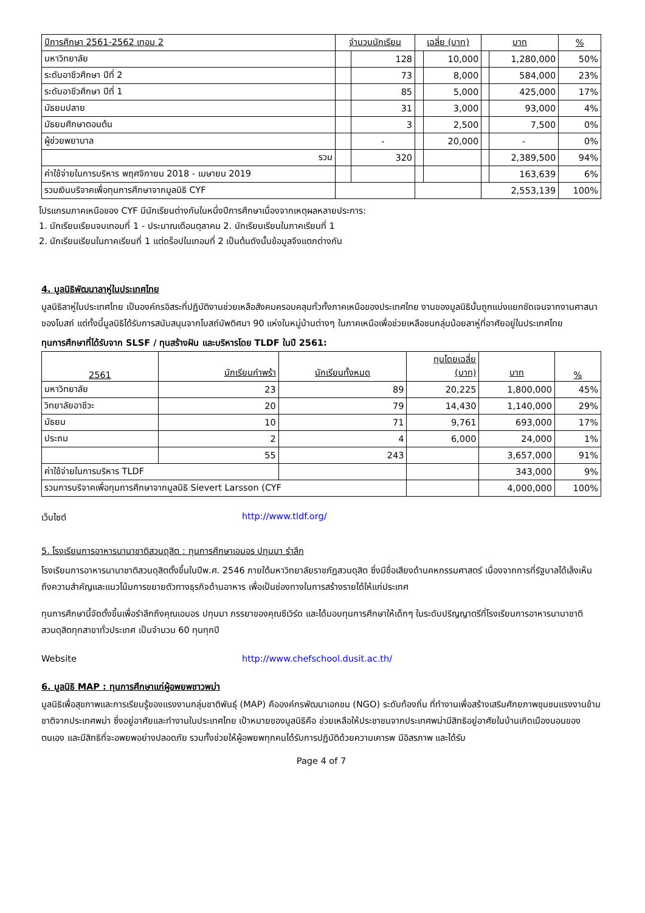| ปีการศึกษา 2561-2562 เทอม 2 | จำนวนนักเรียน | | เฉลี่ย (บาท) | | บาท | | % |
| --- | --- | --- | --- | --- | --- | --- | --- |
| มหาวิทยาลัย | | 128 | | 10,000 | | 1,280,000 | 50% |
| ระดับอาชีวศึกษา ปีที่ 2 | | 73 | | 8,000 | | 584,000 | 23% |
| ระดับอาชีวศึกษา ปีที่ 1 | | 85 | | 5,000 | | 425,000 | 17% |
| มัธยมปลาย | | 31 | | 3,000 | | 93,000 | 4% |
| มัธยมศึกษาตอนต้น | | 3 | | 2,500 | | 7,500 | 0% |
| ผู้ช่วยพยาบาล | | - | | 20,000 | | - | 0% |
| รวม | | 320 | | | | 2,389,500 | 94% |
| ค่าใช้จ่ายในการบริหาร พฤศจิกายน 2018 - เมษายน 2019 | | | | | | 163,639 | 6% |
| รวมเงินบริจาคเพื่อทุนการศึกษาจากมูลนิธิ CYF | | | | | 2,553,139 | | 100% |
โปรแกรมภาคเหนือของ CYF มีนักเรียนต่างกันในหนึ่งปีการศึกษาเนื่องจากเหตุผลหลายประการ:
1. นักเรียนเรียนจบเทอมที่ 1 - ประมาณเดือนตุลาคม 2. นักเรียนเรียนในภาคเรียนที่ 1
2. นักเรียนเรียนในภาคเรียนที่ 1 แต่ดร็อปในเทอมที่ 2 เป็นต้นดังนั้นข้อมูลจึงแตกต่างกัน
4. มูลนิธิพัฒนาลาหู่ในประเทศไทย
มูลนิธิลาหู่ในประเทศไทย เป็นองค์กรอิสระที่ปฏิบัติงานช่วยเหลือสังคมครอบคลุมทั่วทั้งภาคเหนือของประเทศไทย งานของมูลนิธินั้นถูกแบ่งแยกชัดเจนจากงานศาสนาของโบสถ์ แต่ทั้งนี้มูลนิธิได้รับการสนับสนุนจากโบสถ์บัพติศมา 90 แห่งในหมู่บ้านต่างๆ ในภาคเหนือเพื่อช่วยเหลือชนกลุ่มน้อยลาหู่ที่อาศัยอยู่ในประเทศไทย
ทุนการศึกษาที่ได้รับจาก SLSF / ทุนสร้างฝัน และบริหารโดย TLDF ในปี 2561:
| 2561 | นักเรียนกำพร้า | นักเรียนทั้งหมด | ทุนโดยเฉลี่ย (บาท) | บาท | % |
| --- | --- | --- | --- | --- | --- |
| มหาวิทยาลัย | 23 | 89 | 20,225 | 1,800,000 | 45% |
| วิทยาลัยอาชีวะ | 20 | 79 | 14,430 | 1,140,000 | 29% |
| มัธยม | 10 | 71 | 9,761 | 693,000 | 17% |
| ประถม | 2 | 4 | 6,000 | 24,000 | 1% |
| | 55 | 243 | | 3,657,000 | 91% |
| ค่าใช้จ่ายในการบริหาร TLDF | | | | 343,000 | 9% |
| รวมการบริจาคเพื่อทุนการศึกษาจากมูลนิธิ Sievert Larsson (CYF | | | | 4,000,000 | 100% |
เว็บไซต์ http://www.tldf.org/
5. โรงเรียนการอาหารนานาชาติสวนดุสิต : ทุนการศึกษาเอมอร ปทุมมา รำลึก
โรงเรียนการอาหารนานาชาติสวนดุสิตตั้งขึ้นในปีพ.ศ. 2546 ภายใต้มหาวิทยาลัยราชภัฏสวนดุสิต ซึ่งมีชื่อเสียงด้านคหกรรมศาสตร์ เนื่องจากการที่รัฐบาลได้เล็งเห็นถึงความสำคัญและแนวโน้มการขยายตัวทางธุรกิจด้านอาหาร เพื่อเป็นช่องทางในการสร้างรายได้ให้แก่ประเทศ
ทุนการศึกษานี้จัดตั้งขึ้นเพื่อรำลึกถึงคุณเอมอร ปทุมมา ภรรยาของคุณซีเวิร์ด และได้มอบทุนการศึกษาให้เด็กๆ ในระดับปริญญาตรีที่โรงเรียนการอาหารนานาชาติสวนดุสิตทุกสาขาทั่วประเทศ เป็นจำนวน 60 ทุนทุกปี
Website http://www.chefschool.dusit.ac.th/
6. มูลนิธิ MAP : ทุนการศึกษาแก่ผู้อพยพชาวพม่า
มูลนิธิเพื่อสุขภาพและการเรียนรู้ของแรงงานกลุ่มชาติพันธุ์ (MAP) คือองค์กรพัฒนาเอกชน (NGO) ระดับท้องถิ่น ที่ทำงานเพื่อสร้างเสริมศักยภาพชุมชนแรงงานข้ามชาติจากประเทศพม่า ซึ่งอยู่อาศัยและทำงานในประเทศไทย เป้าหมายของมูลนิธิคือ ช่วยเหลือให้ประชาชนจากประเทศพม่ามีสิทธิอยู่อาศัยในบ้านเกิดเมืองนอนของตนเอง และมีสิทธิที่จะอพยพอย่างปลอดภัย รวมทั้งช่วยให้ผู้อพยพทุกคนได้รับการปฏิบัติด้วยความเคารพ มีอิสรภาพ และได้รับ
Page 4 of 7